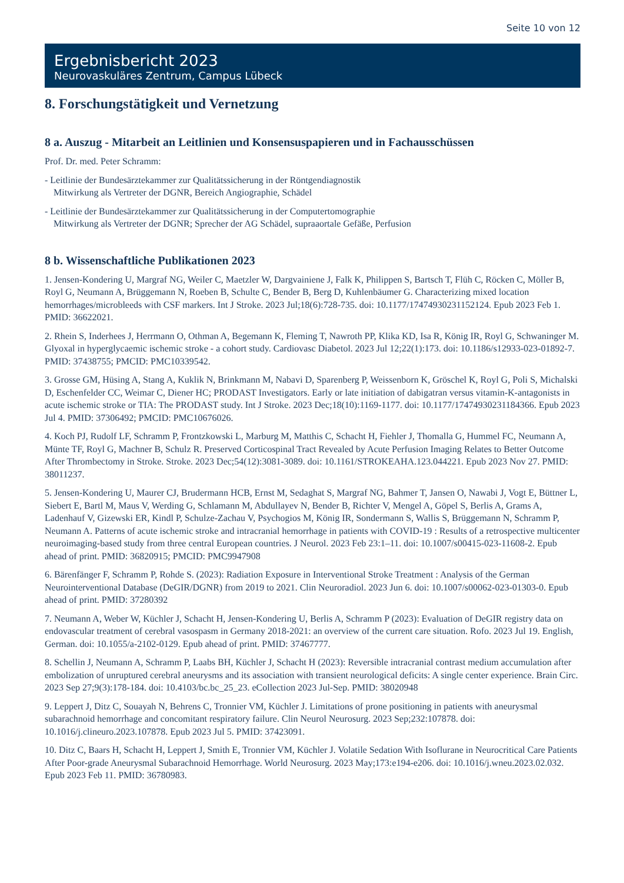Seite 10 von 12
Ergebnisbericht 2023
Neurovaskuläres Zentrum, Campus Lübeck
8. Forschungstätigkeit und Vernetzung
8 a. Auszug - Mitarbeit an Leitlinien und Konsensuspapieren und in Fachausschüssen
Prof. Dr. med. Peter Schramm:
- Leitlinie der Bundesärztekammer zur Qualitätssicherung in der Röntgendiagnostik
Mitwirkung als Vertreter der DGNR, Bereich Angiographie, Schädel
- Leitlinie der Bundesärztekammer zur Qualitätssicherung in der Computertomographie
Mitwirkung als Vertreter der DGNR; Sprecher der AG Schädel, supraaortale Gefäße, Perfusion
8 b. Wissenschaftliche Publikationen 2023
1. Jensen-Kondering U, Margraf NG, Weiler C, Maetzler W, Dargvainiene J, Falk K, Philippen S, Bartsch T, Flüh C, Röcken C, Möller B, Royl G, Neumann A, Brüggemann N, Roeben B, Schulte C, Bender B, Berg D, Kuhlenbäumer G. Characterizing mixed location hemorrhages/microbleeds with CSF markers. Int J Stroke. 2023 Jul;18(6):728-735. doi: 10.1177/17474930231152124. Epub 2023 Feb 1. PMID: 36622021.
2. Rhein S, Inderhees J, Herrmann O, Othman A, Begemann K, Fleming T, Nawroth PP, Klika KD, Isa R, König IR, Royl G, Schwaninger M. Glyoxal in hyperglycaemic ischemic stroke - a cohort study. Cardiovasc Diabetol. 2023 Jul 12;22(1):173. doi: 10.1186/s12933-023-01892-7. PMID: 37438755; PMCID: PMC10339542.
3. Grosse GM, Hüsing A, Stang A, Kuklik N, Brinkmann M, Nabavi D, Sparenberg P, Weissenborn K, Gröschel K, Royl G, Poli S, Michalski D, Eschenfelder CC, Weimar C, Diener HC; PRODAST Investigators. Early or late initiation of dabigatran versus vitamin-K-antagonists in acute ischemic stroke or TIA: The PRODAST study. Int J Stroke. 2023 Dec;18(10):1169-1177. doi: 10.1177/17474930231184366. Epub 2023 Jul 4. PMID: 37306492; PMCID: PMC10676026.
4. Koch PJ, Rudolf LF, Schramm P, Frontzkowski L, Marburg M, Matthis C, Schacht H, Fiehler J, Thomalla G, Hummel FC, Neumann A, Münte TF, Royl G, Machner B, Schulz R. Preserved Corticospinal Tract Revealed by Acute Perfusion Imaging Relates to Better Outcome After Thrombectomy in Stroke. Stroke. 2023 Dec;54(12):3081-3089. doi: 10.1161/STROKEAHA.123.044221. Epub 2023 Nov 27. PMID: 38011237.
5. Jensen-Kondering U, Maurer CJ, Brudermann HCB, Ernst M, Sedaghat S, Margraf NG, Bahmer T, Jansen O, Nawabi J, Vogt E, Büttner L, Siebert E, Bartl M, Maus V, Werding G, Schlamann M, Abdullayev N, Bender B, Richter V, Mengel A, Göpel S, Berlis A, Grams A, Ladenhauf V, Gizewski ER, Kindl P, Schulze-Zachau V, Psychogios M, König IR, Sondermann S, Wallis S, Brüggemann N, Schramm P, Neumann A. Patterns of acute ischemic stroke and intracranial hemorrhage in patients with COVID-19 : Results of a retrospective multicenter neuroimaging-based study from three central European countries. J Neurol. 2023 Feb 23:1–11. doi: 10.1007/s00415-023-11608-2. Epub ahead of print. PMID: 36820915; PMCID: PMC9947908
6. Bärenfänger F, Schramm P, Rohde S. (2023): Radiation Exposure in Interventional Stroke Treatment : Analysis of the German Neurointerventional Database (DeGIR/DGNR) from 2019 to 2021. Clin Neuroradiol. 2023 Jun 6. doi: 10.1007/s00062-023-01303-0. Epub ahead of print. PMID: 37280392
7. Neumann A, Weber W, Küchler J, Schacht H, Jensen-Kondering U, Berlis A, Schramm P (2023): Evaluation of DeGIR registry data on endovascular treatment of cerebral vasospasm in Germany 2018-2021: an overview of the current care situation. Rofo. 2023 Jul 19. English, German. doi: 10.1055/a-2102-0129. Epub ahead of print. PMID: 37467777.
8. Schellin J, Neumann A, Schramm P, Laabs BH, Küchler J, Schacht H (2023): Reversible intracranial contrast medium accumulation after embolization of unruptured cerebral aneurysms and its association with transient neurological deficits: A single center experience. Brain Circ. 2023 Sep 27;9(3):178-184. doi: 10.4103/bc.bc_25_23. eCollection 2023 Jul-Sep. PMID: 38020948
9. Leppert J, Ditz C, Souayah N, Behrens C, Tronnier VM, Küchler J. Limitations of prone positioning in patients with aneurysmal subarachnoid hemorrhage and concomitant respiratory failure. Clin Neurol Neurosurg. 2023 Sep;232:107878. doi: 10.1016/j.clineuro.2023.107878. Epub 2023 Jul 5. PMID: 37423091.
10. Ditz C, Baars H, Schacht H, Leppert J, Smith E, Tronnier VM, Küchler J. Volatile Sedation With Isoflurane in Neurocritical Care Patients After Poor-grade Aneurysmal Subarachnoid Hemorrhage. World Neurosurg. 2023 May;173:e194-e206. doi: 10.1016/j.wneu.2023.02.032. Epub 2023 Feb 11. PMID: 36780983.